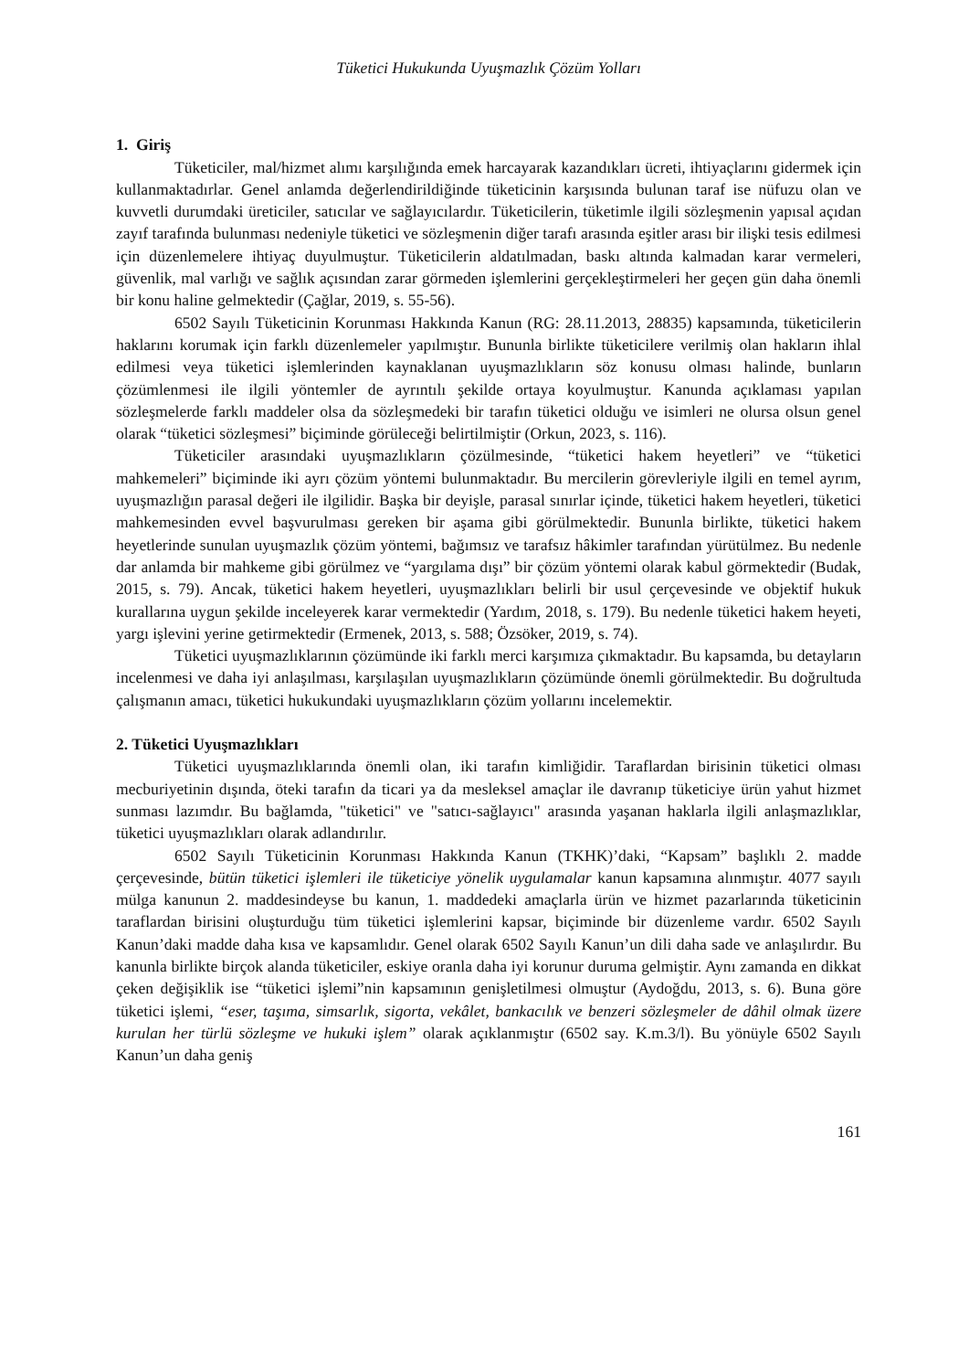Tüketici Hukukunda Uyuşmazlık Çözüm Yolları
1. Giriş
Tüketiciler, mal/hizmet alımı karşılığında emek harcayarak kazandıkları ücreti, ihtiyaçlarını gidermek için kullanmaktadırlar. Genel anlamda değerlendirildiğinde tüketicinin karşısında bulunan taraf ise nüfuzu olan ve kuvvetli durumdaki üreticiler, satıcılar ve sağlayıcılardır. Tüketicilerin, tüketimle ilgili sözleşmenin yapısal açıdan zayıf tarafında bulunması nedeniyle tüketici ve sözleşmenin diğer tarafı arasında eşitler arası bir ilişki tesis edilmesi için düzenlemelere ihtiyaç duyulmuştur. Tüketicilerin aldatılmadan, baskı altında kalmadan karar vermeleri, güvenlik, mal varlığı ve sağlık açısından zarar görmeden işlemlerini gerçekleştirmeleri her geçen gün daha önemli bir konu haline gelmektedir (Çağlar, 2019, s. 55-56).
6502 Sayılı Tüketicinin Korunması Hakkında Kanun (RG: 28.11.2013, 28835) kapsamında, tüketicilerin haklarını korumak için farklı düzenlemeler yapılmıştır. Bununla birlikte tüketicilere verilmiş olan hakların ihlal edilmesi veya tüketici işlemlerinden kaynaklanan uyuşmazlıkların söz konusu olması halinde, bunların çözümlenmesi ile ilgili yöntemler de ayrıntılı şekilde ortaya koyulmuştur. Kanunda açıklaması yapılan sözleşmelerde farklı maddeler olsa da sözleşmedeki bir tarafın tüketici olduğu ve isimleri ne olursa olsun genel olarak “tüketici sözleşmesi” biçiminde görüleceği belirtilmiştir (Orkun, 2023, s. 116).
Tüketiciler arasındaki uyuşmazlıkların çözülmesinde, “tüketici hakem heyetleri” ve “tüketici mahkemeleri” biçiminde iki ayrı çözüm yöntemi bulunmaktadır. Bu mercilerin görevleriyle ilgili en temel ayrım, uyuşmazlığın parasal değeri ile ilgilidir. Başka bir deyişle, parasal sınırlar içinde, tüketici hakem heyetleri, tüketici mahkemesinden evvel başvurulması gereken bir aşama gibi görülmektedir. Bununla birlikte, tüketici hakem heyetlerinde sunulan uyuşmazlık çözüm yöntemi, bağımsız ve tarafsız hâkimler tarafından yürütülmez. Bu nedenle dar anlamda bir mahkeme gibi görülmez ve “yargılama dışı” bir çözüm yöntemi olarak kabul görmektedir (Budak, 2015, s. 79). Ancak, tüketici hakem heyetleri, uyuşmazlıkları belirli bir usul çerçevesinde ve objektif hukuk kurallarına uygun şekilde inceleyerek karar vermektedir (Yardım, 2018, s. 179). Bu nedenle tüketici hakem heyeti, yargı işlevini yerine getirmektedir (Ermenek, 2013, s. 588; Özsöker, 2019, s. 74).
Tüketici uyuşmazlıklarının çözümünde iki farklı merci karşımıza çıkmaktadır. Bu kapsamda, bu detayların incelenmesi ve daha iyi anlaşılması, karşılaşılan uyuşmazlıkların çözümünde önemli görülmektedir. Bu doğrultuda çalışmanın amacı, tüketici hukukundaki uyuşmazlıkların çözüm yollarını incelemektir.
2. Tüketici Uyuşmazlıkları
Tüketici uyuşmazlıklarında önemli olan, iki tarafın kimliğidir. Taraflardan birisinin tüketici olması mecburiyetinin dışında, öteki tarafın da ticari ya da mesleksel amaçlar ile davranıp tüketiciye ürün yahut hizmet sunması lazımdır. Bu bağlamda, "tüketici" ve "satıcı-sağlayıcı" arasında yaşanan haklarla ilgili anlaşmazlıklar, tüketici uyuşmazlıkları olarak adlandırılır.
6502 Sayılı Tüketicinin Korunması Hakkında Kanun (TKHK)’daki, “Kapsam” başlıklı 2. madde çerçevesinde, bütün tüketici işlemleri ile tüketiciye yönelik uygulamalar kanun kapsamına alınmıştır. 4077 sayılı mülga kanunun 2. maddesindeyse bu kanun, 1. maddedeki amaçlarla ürün ve hizmet pazarlarında tüketicinin taraflardan birisini oluşturduğu tüm tüketici işlemlerini kapsar, biçiminde bir düzenleme vardır. 6502 Sayılı Kanun’daki madde daha kısa ve kapsamlıdır. Genel olarak 6502 Sayılı Kanun’un dili daha sade ve anlaşılırdır. Bu kanunla birlikte birçok alanda tüketiciler, eskiye oranla daha iyi korunur duruma gelmiştir. Aynı zamanda en dikkat çeken değişiklik ise “tüketici işlemi”nin kapsamının genişletilmesi olmuştur (Aydoğdu, 2013, s. 6). Buna göre tüketici işlemi, “eser, taşıma, simsarlık, sigorta, vekâlet, bankacılık ve benzeri sözleşmeler de dâhil olmak üzere kurulan her türlü sözleşme ve hukuki işlem” olarak açıklanmıştır (6502 say. K.m.3/l). Bu yönüyle 6502 Sayılı Kanun’un daha geniş
161